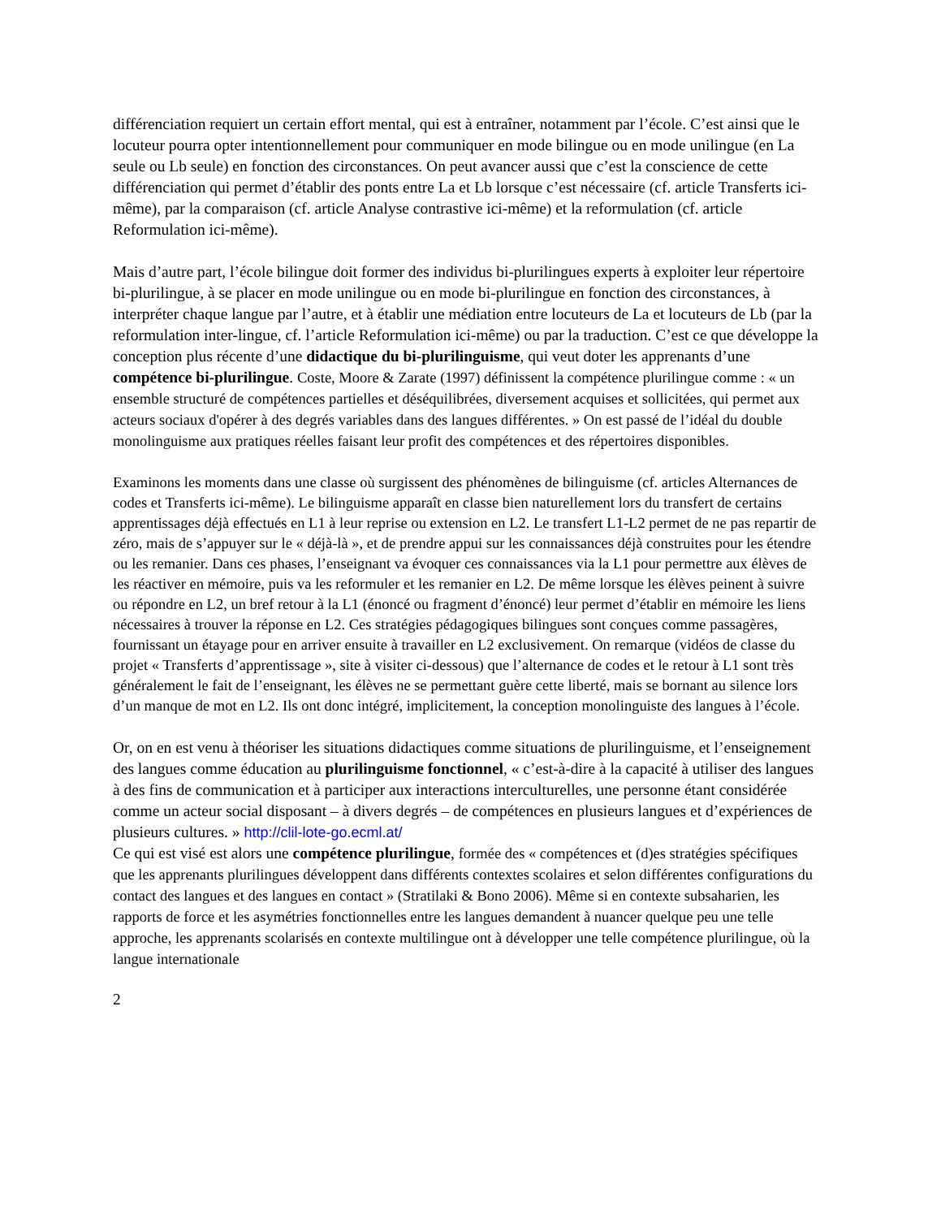différenciation requiert un certain effort mental, qui est à entraîner, notamment par l’école. C’est ainsi que le locuteur pourra opter intentionnellement pour communiquer en mode bilingue ou en mode unilingue (en La seule ou Lb seule) en fonction des circonstances. On peut avancer aussi que c’est la conscience de cette différenciation qui permet d’établir des ponts entre La et Lb lorsque c’est nécessaire (cf. article Transferts ici-même), par la comparaison (cf. article Analyse contrastive ici-même) et la reformulation (cf. article Reformulation ici-même).
Mais d’autre part, l’école bilingue doit former des individus bi-plurilingues experts à exploiter leur répertoire bi-plurilingue, à se placer en mode unilingue ou en mode bi-plurilingue en fonction des circonstances, à interpréter chaque langue par l’autre, et à établir une médiation entre locuteurs de La et locuteurs de Lb (par la reformulation inter-lingue, cf. l’article Reformulation ici-même) ou par la traduction. C’est ce que développe la conception plus récente d’une didactique du bi-plurilinguisme, qui veut doter les apprenants d’une compétence bi-plurilingue. Coste, Moore & Zarate (1997) définissent la compétence plurilingue comme : « un ensemble structuré de compétences partielles et déséquilibrées, diversement acquises et sollicitées, qui permet aux acteurs sociaux d'opérer à des degrés variables dans des langues différentes. » On est passé de l’idéal du double monolinguisme aux pratiques réelles faisant leur profit des compétences et des répertoires disponibles.
Examinons les moments dans une classe où surgissent des phénomènes de bilinguisme (cf. articles Alternances de codes et Transferts ici-même). Le bilinguisme apparaît en classe bien naturellement lors du transfert de certains apprentissages déjà effectués en L1 à leur reprise ou extension en L2. Le transfert L1-L2 permet de ne pas repartir de zéro, mais de s’appuyer sur le « déjà-là », et de prendre appui sur les connaissances déjà construites pour les étendre ou les remanier. Dans ces phases, l’enseignant va évoquer ces connaissances via la L1 pour permettre aux élèves de les réactiver en mémoire, puis va les reformuler et les remanier en L2. De même lorsque les élèves peinent à suivre ou répondre en L2, un bref retour à la L1 (énoncé ou fragment d’énoncé) leur permet d’établir en mémoire les liens nécessaires à trouver la réponse en L2. Ces stratégies pédagogiques bilingues sont conçues comme passagères, fournissant un étayage pour en arriver ensuite à travailler en L2 exclusivement. On remarque (vidéos de classe du projet « Transferts d’apprentissage », site à visiter ci-dessous) que l’alternance de codes et le retour à L1 sont très généralement le fait de l’enseignant, les élèves ne se permettant guère cette liberté, mais se bornant au silence lors d’un manque de mot en L2. Ils ont donc intégré, implicitement, la conception monolinguiste des langues à l’école.
Or, on en est venu à théoriser les situations didactiques comme situations de plurilinguisme, et l’enseignement des langues comme éducation au plurilinguisme fonctionnel, « c’est-à-dire à la capacité à utiliser des langues à des fins de communication et à participer aux interactions interculturelles, une personne étant considérée comme un acteur social disposant – à divers degrés – de compétences en plusieurs langues et d’expériences de plusieurs cultures. » http://clil-lote-go.ecml.at/
Ce qui est visé est alors une compétence plurilingue, formée des « compétences et (d)es stratégies spécifiques que les apprenants plurilingues développent dans différents contextes scolaires et selon différentes configurations du contact des langues et des langues en contact » (Stratilaki & Bono 2006). Même si en contexte subsaharien, les rapports de force et les asymétries fonctionnelles entre les langues demandent à nuancer quelque peu une telle approche, les apprenants scolarisés en contexte multilingue ont à développer une telle compétence plurilingue, où la langue internationale
2